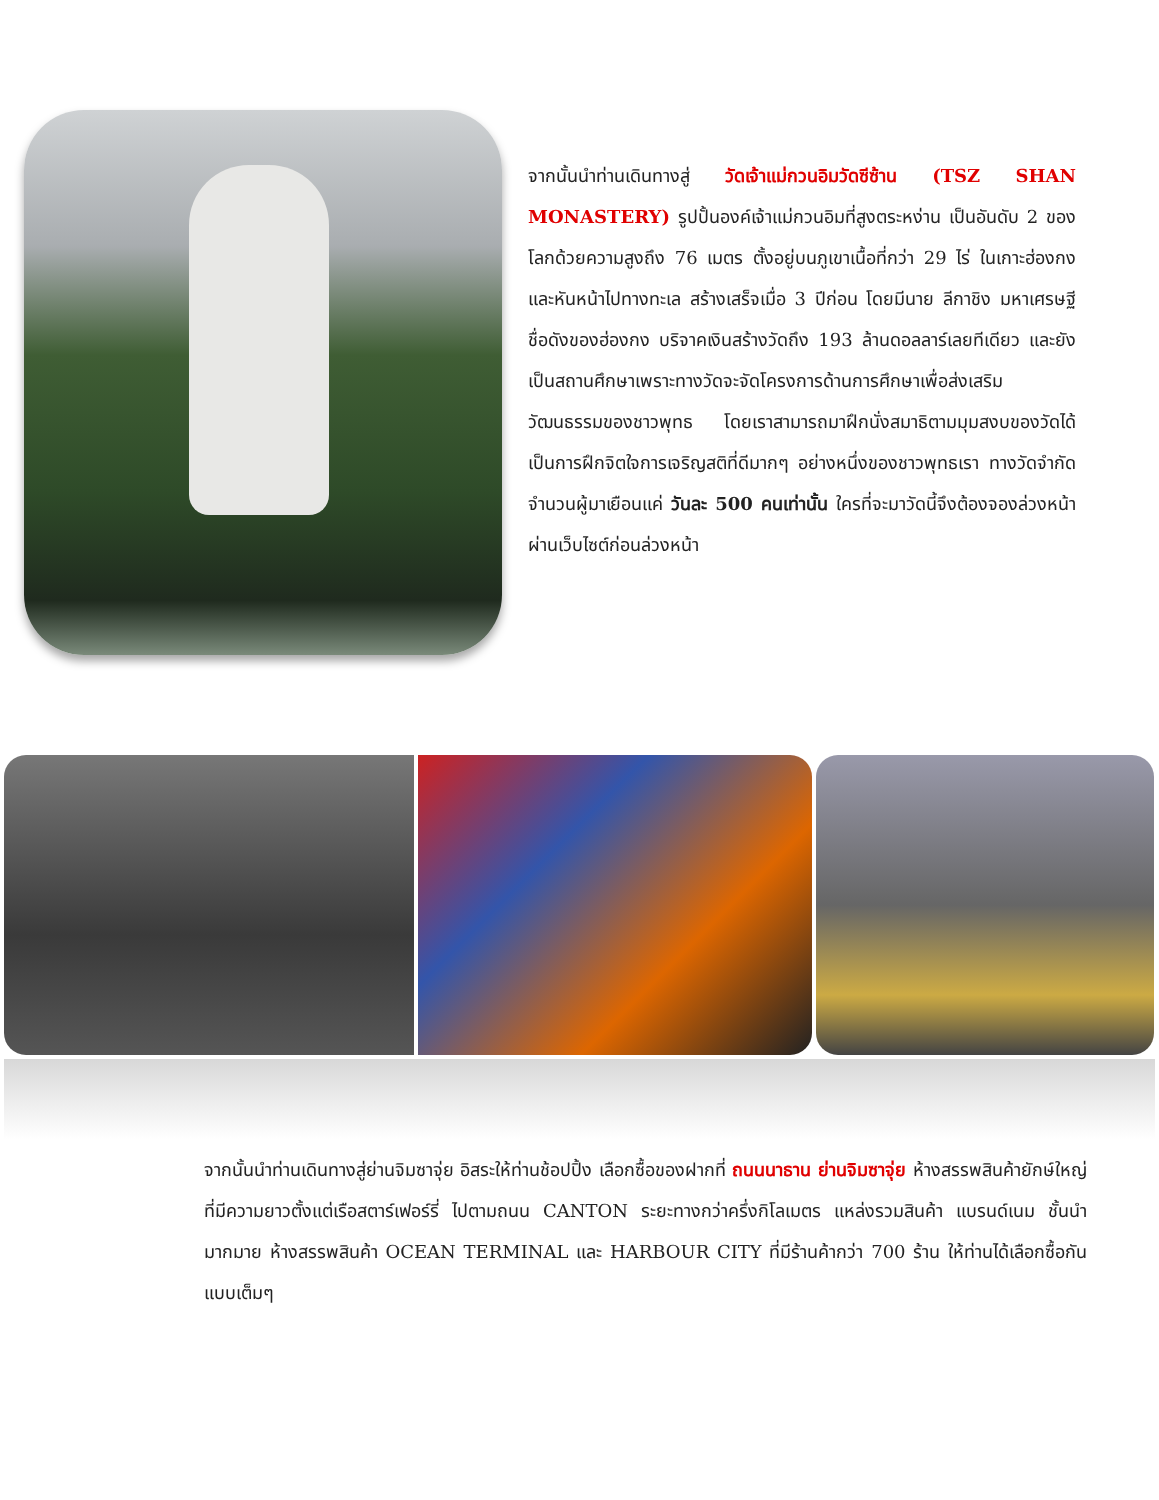จากนั้นนำท่านเดินทางสู่ วัดเจ้าแม่กวนอิมวัดซีซ้าน (TSZ SHAN MONASTERY) รูปปั้นองค์เจ้าแม่กวนอิมที่สูงตระหง่าน เป็นอันดับ 2 ของโลกด้วยความสูงถึง 76 เมตร ตั้งอยู่บนภูเขาเนื้อที่กว่า 29 ไร่ ในเกาะฮ่องกง และหันหน้าไปทางทะเล สร้างเสร็จเมื่อ 3 ปีก่อน โดยมีนาย ลีกาชิง มหาเศรษฐีชื่อดังของฮ่องกง บริจาคเงินสร้างวัดถึง 193 ล้านดอลลาร์เลยทีเดียว และยังเป็นสถานศึกษาเพราะทางวัดจะจัดโครงการด้านการศึกษาเพื่อส่งเสริมวัฒนธรรมของชาวพุทธ โดยเราสามารถมาฝึกนั่งสมาธิตามมุมสงบของวัดได้ เป็นการฝึกจิตใจการเจริญสติที่ดีมากๆ อย่างหนึ่งของชาวพุทธเรา ทางวัดจำกัดจำนวนผู้มาเยือนแค่ วันละ 500 คนเท่านั้น ใครที่จะมาวัดนี้จึงต้องจองล่วงหน้าผ่านเว็บไซต์ก่อนล่วงหน้า
จากนั้นนำท่านเดินทางสู่ย่านจิมซาจุ่ย อิสระให้ท่านช้อปปิ้ง เลือกซื้อของฝากที่ ถนนนาธาน ย่านจิมซาจุ่ย ห้างสรรพสินค้ายักษ์ใหญ่ ที่มีความยาวตั้งแต่เรือสตาร์เฟอร์รี่ ไปตามถนน CANTON ระยะทางกว่าครึ่งกิโลเมตร แหล่งรวมสินค้า แบรนด์เนม ชั้นนำมากมาย ห้างสรรพสินค้า OCEAN TERMINAL และ HARBOUR CITY ที่มีร้านค้ากว่า 700 ร้าน ให้ท่านได้เลือกซื้อกันแบบเต็มๆ